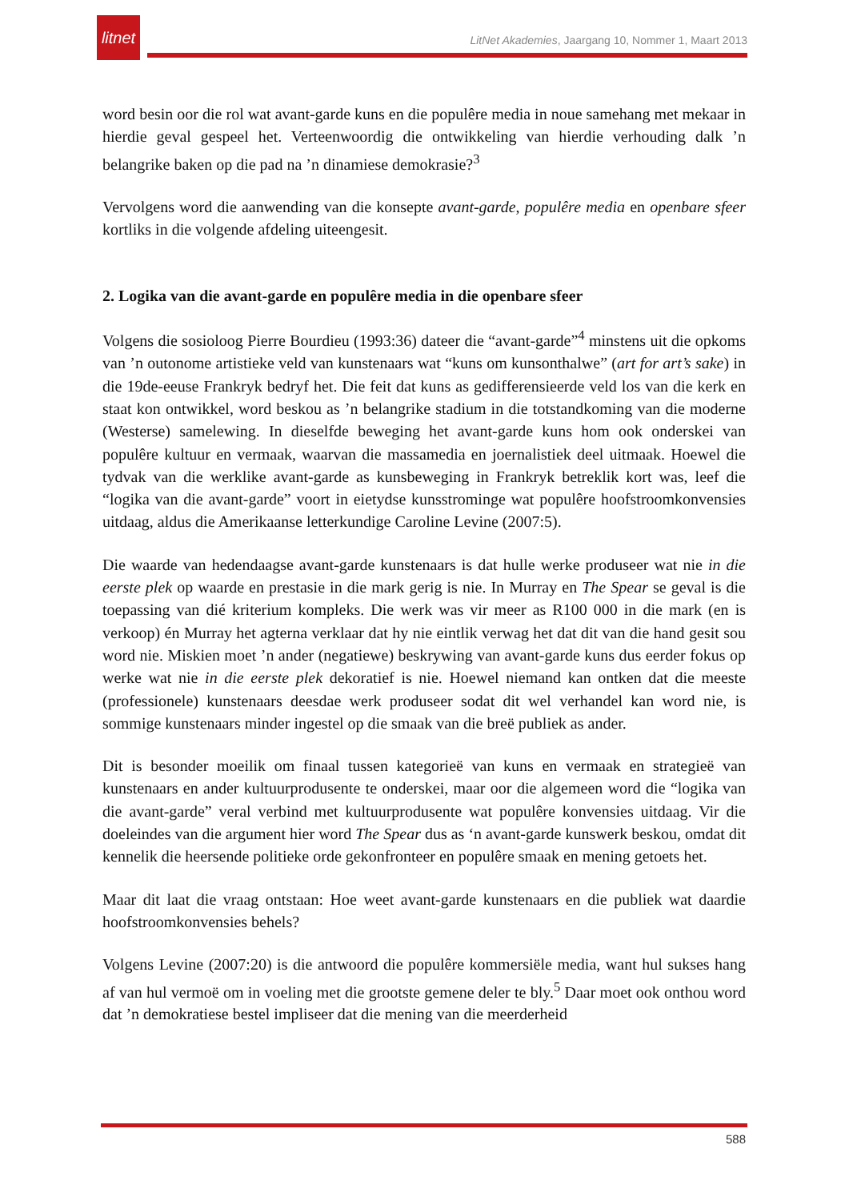litnet
LitNet Akademies, Jaargang 10, Nommer 1, Maart 2013
word besin oor die rol wat avant-garde kuns en die populêre media in noue samehang met mekaar in hierdie geval gespeel het. Verteenwoordig die ontwikkeling van hierdie verhouding dalk ’n belangrike baken op die pad na ’n dinamiese demokrasie?<sup>3</sup>
Vervolgens word die aanwending van die konsepte avant-garde, populêre media en openbare sfeer kortliks in die volgende afdeling uiteengesit.
2. Logika van die avant-garde en populêre media in die openbare sfeer
Volgens die sosioloog Pierre Bourdieu (1993:36) dateer die “avant-garde”<sup>4</sup> minstens uit die opkoms van ’n outonome artistieke veld van kunstenaars wat “kuns om kunsonthalwe” (art for art’s sake) in die 19de-eeuse Frankryk bedryf het. Die feit dat kuns as gedifferensieerde veld los van die kerk en staat kon ontwikkel, word beskou as ’n belangrike stadium in die totstandkoming van die moderne (Westerse) samelewing. In dieselfde beweging het avant-garde kuns hom ook onderskei van populêre kultuur en vermaak, waarvan die massamedia en joernalistiek deel uitmaak. Hoewel die tydvak van die werklike avant-garde as kunsbeweging in Frankryk betreklik kort was, leef die “logika van die avant-garde” voort in eietydse kunsstrominge wat populêre hoofstroomkonvensies uitdaag, aldus die Amerikaanse letterkundige Caroline Levine (2007:5).
Die waarde van hedendaagse avant-garde kunstenaars is dat hulle werke produseer wat nie in die eerste plek op waarde en prestasie in die mark gerig is nie. In Murray en The Spear se geval is die toepassing van dié kriterium kompleks. Die werk was vir meer as R100 000 in die mark (en is verkoop) én Murray het agterna verklaar dat hy nie eintlik verwag het dat dit van die hand gesit sou word nie. Miskien moet ’n ander (negatiewe) beskrywing van avant-garde kuns dus eerder fokus op werke wat nie in die eerste plek dekoratief is nie. Hoewel niemand kan ontken dat die meeste (professionele) kunstenaars deesdae werk produseer sodat dit wel verhandel kan word nie, is sommige kunstenaars minder ingestel op die smaak van die breë publiek as ander.
Dit is besonder moeilik om finaal tussen kategorieë van kuns en vermaak en strategieë van kunstenaars en ander kultuurprodusente te onderskei, maar oor die algemeen word die “logika van die avant-garde” veral verbind met kultuurprodusente wat populêre konvensies uitdaag. Vir die doeleindes van die argument hier word The Spear dus as ‘n avant-garde kunswerk beskou, omdat dit kennelik die heersende politieke orde gekonfronteer en populêre smaak en mening getoets het.
Maar dit laat die vraag ontstaan: Hoe weet avant-garde kunstenaars en die publiek wat daardie hoofstroomkonvensies behels?
Volgens Levine (2007:20) is die antwoord die populêre kommersiële media, want hul sukses hang af van hul vermoë om in voeling met die grootste gemene deler te bly.<sup>5</sup> Daar moet ook onthou word dat ’n demokratiese bestel impliseer dat die mening van die meerderheid
588